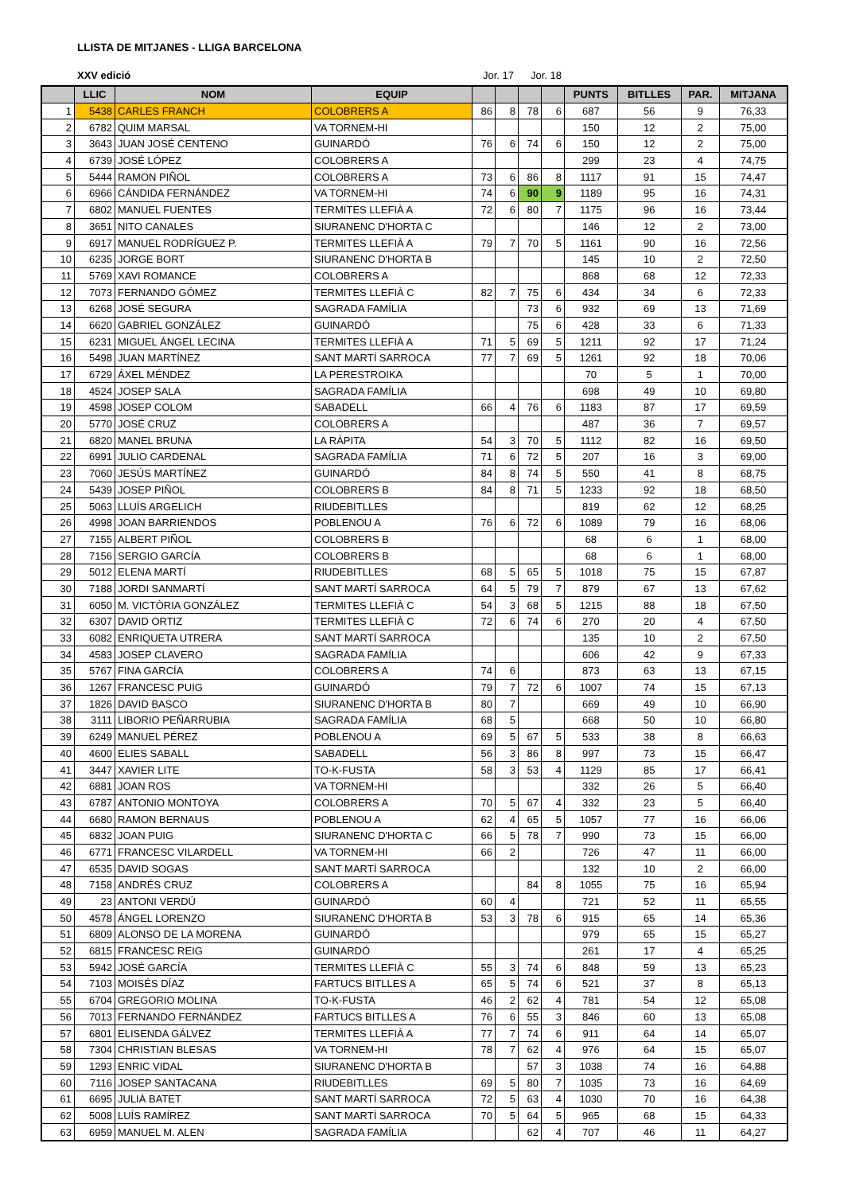LLISTA DE MITJANES - LLIGA BARCELONA
XXV edició Jor. 17 Jor. 18
| | LLIC | NOM | EQUIP | | | | | PUNTS | BITLLES | PAR. | MITJANA |
| --- | --- | --- | --- | --- | --- | --- | --- | --- | --- | --- | --- |
| 1 | 5438 | CARLES FRANCH | COLOBRERS A | 86 | 8 | 78 | 6 | 687 | 56 | 9 | 76,33 |
| 2 | 6782 | QUIM MARSAL | VA TORNEM-HI | | | | | 150 | 12 | 2 | 75,00 |
| 3 | 3643 | JUAN JOSÉ CENTENO | GUINARDÓ | 76 | 6 | 74 | 6 | 150 | 12 | 2 | 75,00 |
| 4 | 6739 | JOSÉ LÓPEZ | COLOBRERS A | | | | | 299 | 23 | 4 | 74,75 |
| 5 | 5444 | RAMON PIÑOL | COLOBRERS A | 73 | 6 | 86 | 8 | 1117 | 91 | 15 | 74,47 |
| 6 | 6966 | CÁNDIDA FERNÁNDEZ | VA TORNEM-HI | 74 | 6 | 90 | 9 | 1189 | 95 | 16 | 74,31 |
| 7 | 6802 | MANUEL FUENTES | TERMITES LLEFIÀ A | 72 | 6 | 80 | 7 | 1175 | 96 | 16 | 73,44 |
| 8 | 3651 | NITO CANALES | SIURANENC D'HORTA C | | | | | 146 | 12 | 2 | 73,00 |
| 9 | 6917 | MANUEL RODRÍGUEZ P. | TERMITES LLEFIÀ A | 79 | 7 | 70 | 5 | 1161 | 90 | 16 | 72,56 |
| 10 | 6235 | JORGE BORT | SIURANENC D'HORTA B | | | | | 145 | 10 | 2 | 72,50 |
| 11 | 5769 | XAVI ROMANCE | COLOBRERS A | | | | | 868 | 68 | 12 | 72,33 |
| 12 | 7073 | FERNANDO GÓMEZ | TERMITES LLEFIÀ C | 82 | 7 | 75 | 6 | 434 | 34 | 6 | 72,33 |
| 13 | 6268 | JOSÉ SEGURA | SAGRADA FAMÍLIA | | | 73 | 6 | 932 | 69 | 13 | 71,69 |
| 14 | 6620 | GABRIEL GONZÁLEZ | GUINARDÓ | | | 75 | 6 | 428 | 33 | 6 | 71,33 |
| 15 | 6231 | MIGUEL ÁNGEL LECINA | TERMITES LLEFIÀ A | 71 | 5 | 69 | 5 | 1211 | 92 | 17 | 71,24 |
| 16 | 5498 | JUAN MARTÍNEZ | SANT MARTÍ SARROCA | 77 | 7 | 69 | 5 | 1261 | 92 | 18 | 70,06 |
| 17 | 6729 | ÁXEL MÉNDEZ | LA PERESTROIKA | | | | | 70 | 5 | 1 | 70,00 |
| 18 | 4524 | JOSEP SALA | SAGRADA FAMÍLIA | | | | | 698 | 49 | 10 | 69,80 |
| 19 | 4598 | JOSEP COLOM | SABADELL | 66 | 4 | 76 | 6 | 1183 | 87 | 17 | 69,59 |
| 20 | 5770 | JOSÉ CRUZ | COLOBRERS A | | | | | 487 | 36 | 7 | 69,57 |
| 21 | 6820 | MANEL BRUNA | LA RÀPITA | 54 | 3 | 70 | 5 | 1112 | 82 | 16 | 69,50 |
| 22 | 6991 | JULIO CARDENAL | SAGRADA FAMÍLIA | 71 | 6 | 72 | 5 | 207 | 16 | 3 | 69,00 |
| 23 | 7060 | JESÚS MARTÍNEZ | GUINARDÓ | 84 | 8 | 74 | 5 | 550 | 41 | 8 | 68,75 |
| 24 | 5439 | JOSEP PIÑOL | COLOBRERS B | 84 | 8 | 71 | 5 | 1233 | 92 | 18 | 68,50 |
| 25 | 5063 | LLUÍS ARGELICH | RIUDEBITLLES | | | | | 819 | 62 | 12 | 68,25 |
| 26 | 4998 | JOAN BARRIENDOS | POBLENOU A | 76 | 6 | 72 | 6 | 1089 | 79 | 16 | 68,06 |
| 27 | 7155 | ALBERT PIÑOL | COLOBRERS B | | | | | 68 | 6 | 1 | 68,00 |
| 28 | 7156 | SERGIO GARCÍA | COLOBRERS B | | | | | 68 | 6 | 1 | 68,00 |
| 29 | 5012 | ELENA MARTÍ | RIUDEBITLLES | 68 | 5 | 65 | 5 | 1018 | 75 | 15 | 67,87 |
| 30 | 7188 | JORDI SANMARTÍ | SANT MARTÍ SARROCA | 64 | 5 | 79 | 7 | 879 | 67 | 13 | 67,62 |
| 31 | 6050 | M. VICTÒRIA GONZÁLEZ | TERMITES LLEFIÀ C | 54 | 3 | 68 | 5 | 1215 | 88 | 18 | 67,50 |
| 32 | 6307 | DAVID ORTIZ | TERMITES LLEFIÀ C | 72 | 6 | 74 | 6 | 270 | 20 | 4 | 67,50 |
| 33 | 6082 | ENRIQUETA UTRERA | SANT MARTÍ SARROCA | | | | | 135 | 10 | 2 | 67,50 |
| 34 | 4583 | JOSEP CLAVERO | SAGRADA FAMÍLIA | | | | | 606 | 42 | 9 | 67,33 |
| 35 | 5767 | FINA GARCÍA | COLOBRERS A | 74 | 6 | | | 873 | 63 | 13 | 67,15 |
| 36 | 1267 | FRANCESC PUIG | GUINARDÓ | 79 | 7 | 72 | 6 | 1007 | 74 | 15 | 67,13 |
| 37 | 1826 | DAVID BASCO | SIURANENC D'HORTA B | 80 | 7 | | | 669 | 49 | 10 | 66,90 |
| 38 | 3111 | LIBORIO PEÑARRUBIA | SAGRADA FAMÍLIA | 68 | 5 | | | 668 | 50 | 10 | 66,80 |
| 39 | 6249 | MANUEL PÉREZ | POBLENOU A | 69 | 5 | 67 | 5 | 533 | 38 | 8 | 66,63 |
| 40 | 4600 | ELIES SABALL | SABADELL | 56 | 3 | 86 | 8 | 997 | 73 | 15 | 66,47 |
| 41 | 3447 | XAVIER LITE | TO-K-FUSTA | 58 | 3 | 53 | 4 | 1129 | 85 | 17 | 66,41 |
| 42 | 6881 | JOAN ROS | VA TORNEM-HI | | | | | 332 | 26 | 5 | 66,40 |
| 43 | 6787 | ANTONIO MONTOYA | COLOBRERS A | 70 | 5 | 67 | 4 | 332 | 23 | 5 | 66,40 |
| 44 | 6680 | RAMON BERNAUS | POBLENOU A | 62 | 4 | 65 | 5 | 1057 | 77 | 16 | 66,06 |
| 45 | 6832 | JOAN PUIG | SIURANENC D'HORTA C | 66 | 5 | 78 | 7 | 990 | 73 | 15 | 66,00 |
| 46 | 6771 | FRANCESC VILARDELL | VA TORNEM-HI | 66 | 2 | | | 726 | 47 | 11 | 66,00 |
| 47 | 6535 | DAVID SOGAS | SANT MARTÍ SARROCA | | | | | 132 | 10 | 2 | 66,00 |
| 48 | 7158 | ANDRÉS CRUZ | COLOBRERS A | | | 84 | 8 | 1055 | 75 | 16 | 65,94 |
| 49 | 23 | ANTONI VERDÚ | GUINARDÓ | 60 | 4 | | | 721 | 52 | 11 | 65,55 |
| 50 | 4578 | ÁNGEL LORENZO | SIURANENC D'HORTA B | 53 | 3 | 78 | 6 | 915 | 65 | 14 | 65,36 |
| 51 | 6809 | ALONSO DE LA MORENA | GUINARDÓ | | | | | 979 | 65 | 15 | 65,27 |
| 52 | 6815 | FRANCESC REIG | GUINARDÓ | | | | | 261 | 17 | 4 | 65,25 |
| 53 | 5942 | JOSÉ GARCÍA | TERMITES LLEFIÀ C | 55 | 3 | 74 | 6 | 848 | 59 | 13 | 65,23 |
| 54 | 7103 | MOISÉS DÍAZ | FARTUCS BITLLES A | 65 | 5 | 74 | 6 | 521 | 37 | 8 | 65,13 |
| 55 | 6704 | GREGORIO MOLINA | TO-K-FUSTA | 46 | 2 | 62 | 4 | 781 | 54 | 12 | 65,08 |
| 56 | 7013 | FERNANDO FERNÁNDEZ | FARTUCS BITLLES A | 76 | 6 | 55 | 3 | 846 | 60 | 13 | 65,08 |
| 57 | 6801 | ELISENDA GÁLVEZ | TERMITES LLEFIÀ A | 77 | 7 | 74 | 6 | 911 | 64 | 14 | 65,07 |
| 58 | 7304 | CHRISTIAN BLESAS | VA TORNEM-HI | 78 | 7 | 62 | 4 | 976 | 64 | 15 | 65,07 |
| 59 | 1293 | ENRIC VIDAL | SIURANENC D'HORTA B | | | 57 | 3 | 1038 | 74 | 16 | 64,88 |
| 60 | 7116 | JOSEP SANTACANA | RIUDEBITLLES | 69 | 5 | 80 | 7 | 1035 | 73 | 16 | 64,69 |
| 61 | 6695 | JULIÀ BATET | SANT MARTÍ SARROCA | 72 | 5 | 63 | 4 | 1030 | 70 | 16 | 64,38 |
| 62 | 5008 | LUÍS RAMÍREZ | SANT MARTÍ SARROCA | 70 | 5 | 64 | 5 | 965 | 68 | 15 | 64,33 |
| 63 | 6959 | MANUEL M. ALEN | SAGRADA FAMÍLIA | | | 62 | 4 | 707 | 46 | 11 | 64,27 |